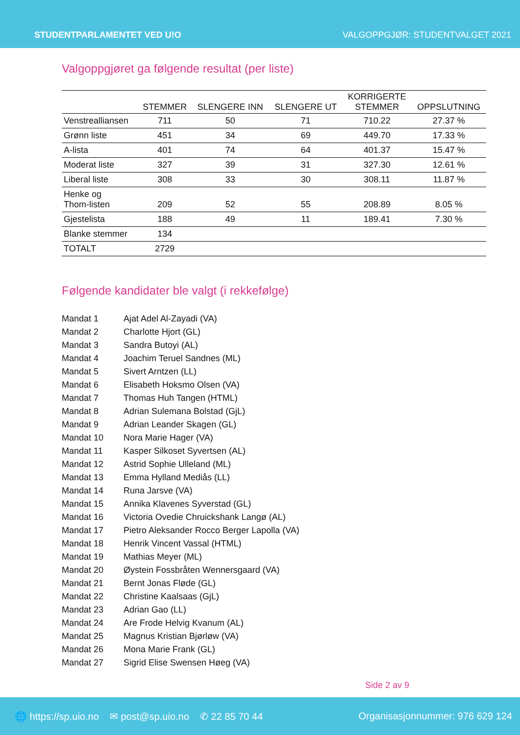STUDENTPARLAMENTET VED U!O VALGOPPGJØR: STUDENTVALGET 2021
Valgoppgjøret ga følgende resultat (per liste)
| | STEMMER | SLENGERE INN | SLENGERE UT | KORRIGERTE STEMMER | OPPSLUTNING |
| --- | --- | --- | --- | --- | --- |
| Venstrealliansen | 711 | 50 | 71 | 710.22 | 27.37 % |
| Grønn liste | 451 | 34 | 69 | 449.70 | 17.33 % |
| A-lista | 401 | 74 | 64 | 401.37 | 15.47 % |
| Moderat liste | 327 | 39 | 31 | 327.30 | 12.61 % |
| Liberal liste | 308 | 33 | 30 | 308.11 | 11.87 % |
| Henke og Thom-listen | 209 | 52 | 55 | 208.89 | 8.05 % |
| Gjestelista | 188 | 49 | 11 | 189.41 | 7.30 % |
| Blanke stemmer | 134 | | | | |
| TOTALT | 2729 | | | | |
Følgende kandidater ble valgt (i rekkefølge)
Mandat 1 Ajat Adel Al-Zayadi (VA)
Mandat 2 Charlotte Hjort (GL)
Mandat 3 Sandra Butoyi (AL)
Mandat 4 Joachim Teruel Sandnes (ML)
Mandat 5 Sivert Arntzen (LL)
Mandat 6 Elisabeth Hoksmo Olsen (VA)
Mandat 7 Thomas Huh Tangen (HTML)
Mandat 8 Adrian Sulemana Bolstad (GjL)
Mandat 9 Adrian Leander Skagen (GL)
Mandat 10 Nora Marie Hager (VA)
Mandat 11 Kasper Silkoset Syvertsen (AL)
Mandat 12 Astrid Sophie Ulleland (ML)
Mandat 13 Emma Hylland Mediås (LL)
Mandat 14 Runa Jarsve (VA)
Mandat 15 Annika Klavenes Syverstad (GL)
Mandat 16 Victoria Ovedie Chruickshank Langø (AL)
Mandat 17 Pietro Aleksander Rocco Berger Lapolla (VA)
Mandat 18 Henrik Vincent Vassal (HTML)
Mandat 19 Mathias Meyer (ML)
Mandat 20 Øystein Fossbråten Wennersgaard (VA)
Mandat 21 Bernt Jonas Fløde (GL)
Mandat 22 Christine Kaalsaas (GjL)
Mandat 23 Adrian Gao (LL)
Mandat 24 Are Frode Helvig Kvanum (AL)
Mandat 25 Magnus Kristian Bjørløw (VA)
Mandat 26 Mona Marie Frank (GL)
Mandat 27 Sigrid Elise Swensen Høeg (VA)
Side 2 av 9
🌐 https://sp.uio.no ✉ post@sp.uio.no ✆ 22 85 70 44 Organisasjonnummer: 976 629 124